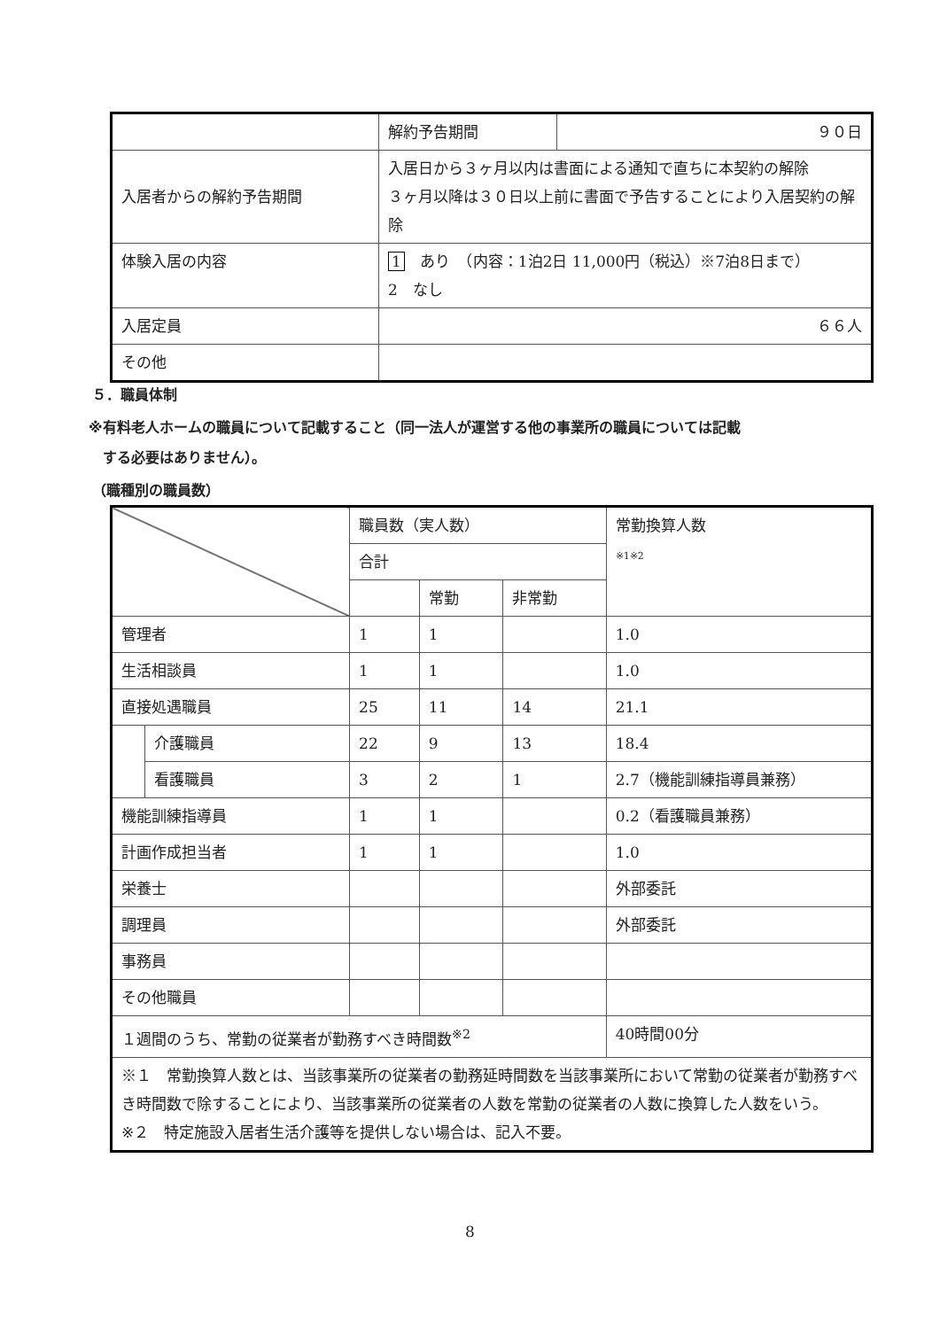| | 解約予告期間 | ９０日 |
| 入居者からの解約予告期間 | 入居日から３ヶ月以内は書面による通知で直ちに本契約の解除 ３ヶ月以降は３０日以上前に書面で予告することにより入居契約の解除 | |
| 体験入居の内容 | 1 あり （内容：1泊2日 11,000円（税込）※7泊8日まで） 2 なし | |
| 入居定員 | ６６人 | |
| その他 | | |
５．職員体制
※有料老人ホームの職員について記載すること（同一法人が運営する他の事業所の職員については記載
　する必要はありません）。
（職種別の職員数）
| | | 職員数（実人数） | | | 常勤換算人数 ※1※2 |
| | | 合計 | | | |
| | | | 常勤 | 非常勤 | |
| 管理者 | | 1 | 1 | | 1.0 |
| 生活相談員 | | 1 | 1 | | 1.0 |
| 直接処遇職員 | | 25 | 11 | 14 | 21.1 |
| | 介護職員 | 22 | 9 | 13 | 18.4 |
| | 看護職員 | 3 | 2 | 1 | 2.7（機能訓練指導員兼務） |
| 機能訓練指導員 | | 1 | 1 | | 0.2（看護職員兼務） |
| 計画作成担当者 | | 1 | 1 | | 1.0 |
| 栄養士 | | | | | 外部委託 |
| 調理員 | | | | | 外部委託 |
| 事務員 | | | | | |
| その他職員 | | | | | |
| １週間のうち、常勤の従業者が勤務すべき時間数<sup>※2</sup> | | | | | 40時間00分 |
| ※１ 常勤換算人数とは、当該事業所の従業者の勤務延時間数を当該事業所において常勤の従業者が勤務すべき時間数で除することにより、当該事業所の従業者の人数を常勤の従業者の人数に換算した人数をいう。 ※２ 特定施設入居者生活介護等を提供しない場合は、記入不要。 | | | | | |
8